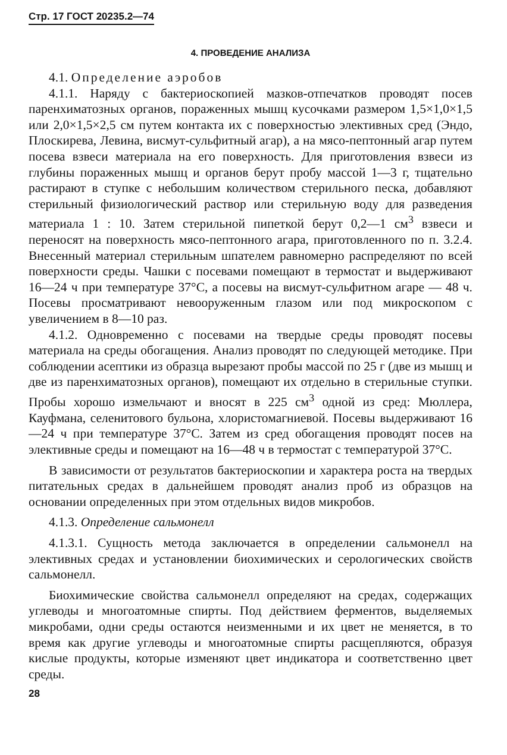Стр. 17 ГОСТ 20235.2—74
4. ПРОВЕДЕНИЕ АНАЛИЗА
4.1. Определение аэробов
4.1.1. Наряду с бактериоскопией мазков-отпечатков проводят посев паренхиматозных органов, пораженных мышц кусочками размером 1,5×1,0×1,5 или 2,0×1,5×2,5 см путем контакта их с поверхностью элективных сред (Эндо, Плоскирева, Левина, висмут-сульфитный агар), а на мясо-пептонный агар путем посева взвеси материала на его поверхность. Для приготовления взвеси из глубины пораженных мышц и органов берут пробу массой 1—3 г, тщательно растирают в ступке с небольшим количеством стерильного песка, добавляют стерильный физиологический раствор или стерильную воду для разведения материала 1 : 10. Затем стерильной пипеткой берут 0,2—1 см<sup>3</sup> взвеси и переносят на поверхность мясо-пептонного агара, приготовленного по п. 3.2.4. Внесенный материал стерильным шпателем равномерно распределяют по всей поверхности среды. Чашки с посевами помещают в термостат и выдерживают 16—24 ч при температуре 37°С, а посевы на висмут-сульфитном агаре — 48 ч. Посевы просматривают невооруженным глазом или под микроскопом с увеличением в 8—10 раз.
4.1.2. Одновременно с посевами на твердые среды проводят посевы материала на среды обогащения. Анализ проводят по следующей методике. При соблюдении асептики из образца вырезают пробы массой по 25 г (две из мышц и две из паренхиматозных органов), помещают их отдельно в стерильные ступки. Пробы хорошо измельчают и вносят в 225 см<sup>3</sup> одной из сред: Мюллера, Кауфмана, селенитового бульона, хлористомагниевой. Посевы выдерживают 16—24 ч при температуре 37°С. Затем из сред обогащения проводят посев на элективные среды и помещают на 16—48 ч в термостат с температурой 37°С.
В зависимости от результатов бактериоскопии и характера роста на твердых питательных средах в дальнейшем проводят анализ проб из образцов на основании определенных при этом отдельных видов микробов.
4.1.3. Определение сальмонелл
4.1.3.1. Сущность метода заключается в определении сальмонелл на элективных средах и установлении биохимических и серологических свойств сальмонелл.
Биохимические свойства сальмонелл определяют на средах, содержащих углеводы и многоатомные спирты. Под действием ферментов, выделяемых микробами, одни среды остаются неизменными и их цвет не меняется, в то время как другие углеводы и многоатомные спирты расщепляются, образуя кислые продукты, которые изменяют цвет индикатора и соответственно цвет среды.
28